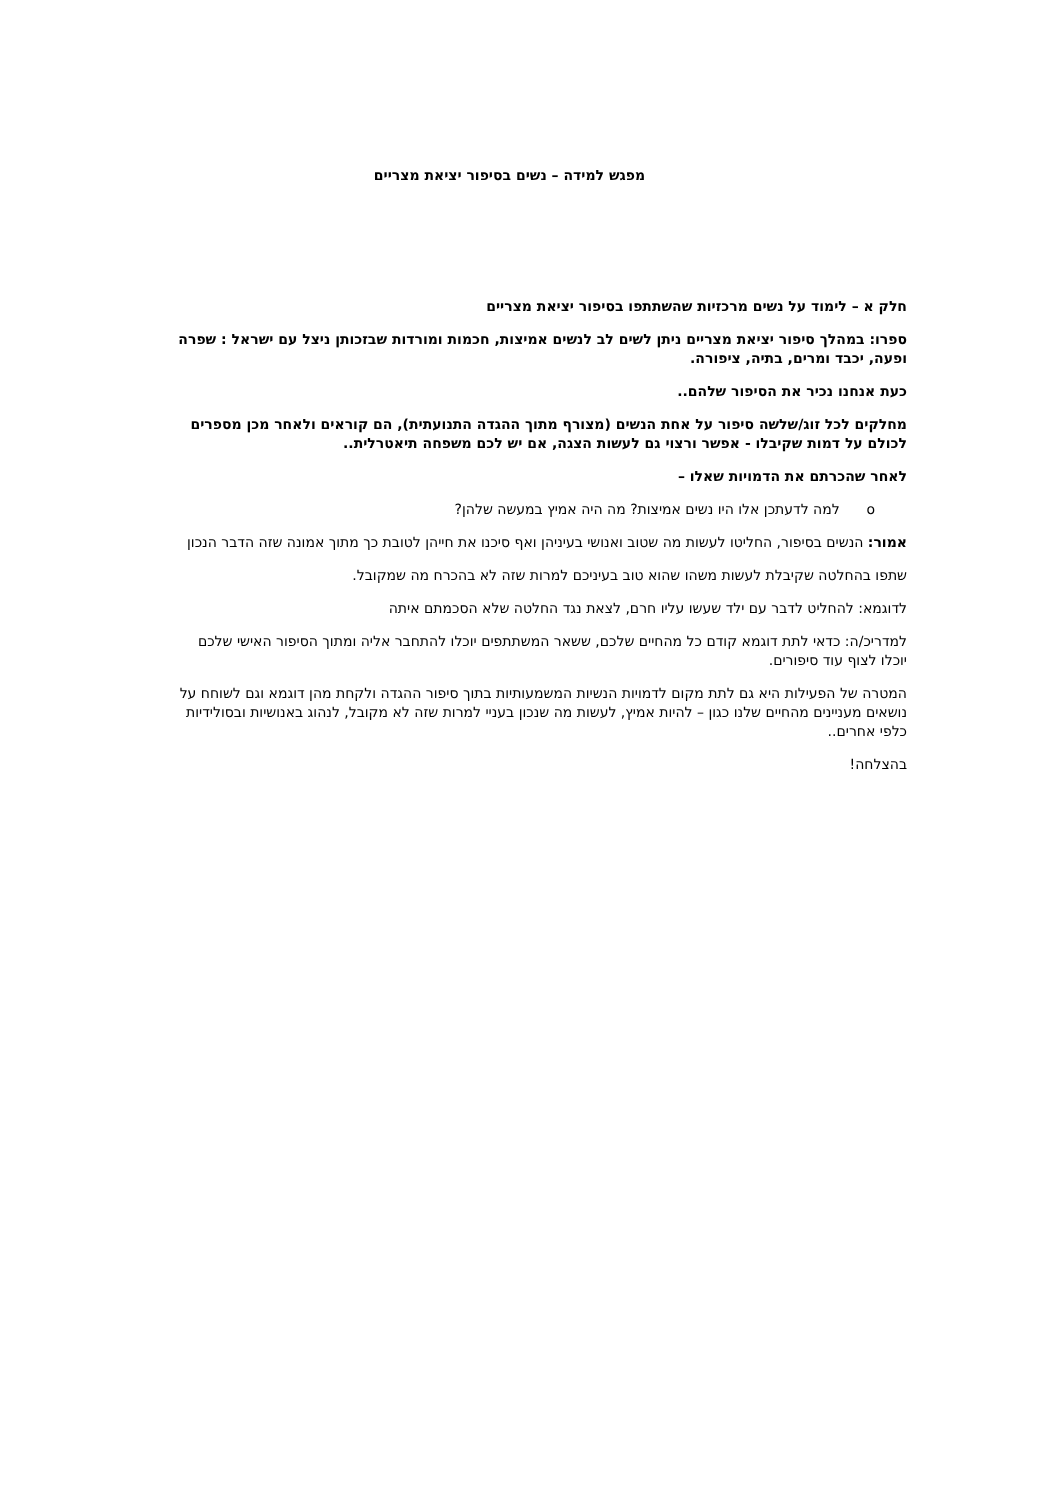מפגש למידה – נשים בסיפור יציאת מצריים
חלק א – לימוד על נשים מרכזיות שהשתתפו בסיפור יציאת מצריים
ספרו: במהלך סיפור יציאת מצריים ניתן לשים לב לנשים אמיצות, חכמות ומורדות שבזכותן ניצל עם ישראל : שפרה ופעה, יכבד ומרים, בתיה, ציפורה.
כעת אנחנו נכיר את הסיפור שלהם..
מחלקים לכל זוג/שלשה סיפור על אחת הנשים (מצורף מתוך ההגדה התנועתית), הם קוראים ולאחר מכן מספרים לכולם על דמות שקיבלו - אפשר ורצוי גם לעשות הצגה, אם יש לכם משפחה תיאטרלית..
לאחר שהכרתם את הדמויות שאלו –
o למה לדעתכן אלו היו נשים אמיצות? מה היה אמיץ במעשה שלהן?
אמור: הנשים בסיפור, החליטו לעשות מה שטוב ואנושי בעיניהן ואף סיכנו את חייהן לטובת כך מתוך אמונה שזה הדבר הנכון
שתפו בהחלטה שקיבלת לעשות משהו שהוא טוב בעיניכם למרות שזה לא בהכרח מה שמקובל.
לדוגמא: להחליט לדבר עם ילד שעשו עליו חרם, לצאת נגד החלטה שלא הסכמתם איתה
למדריכ/ה: כדאי לתת דוגמא קודם כל מהחיים שלכם, ששאר המשתתפים יוכלו להתחבר אליה ומתוך הסיפור האישי שלכם יוכלו לצוף עוד סיפורים.
המטרה של הפעילות היא גם לתת מקום לדמויות הנשיות המשמעותיות בתוך סיפור ההגדה ולקחת מהן דוגמא וגם לשוחח על נושאים מעניינים מהחיים שלנו כגון – להיות אמיץ, לעשות מה שנכון בעניי למרות שזה לא מקובל, לנהוג באנושיות ובסולידיות כלפי אחרים..
בהצלחה!